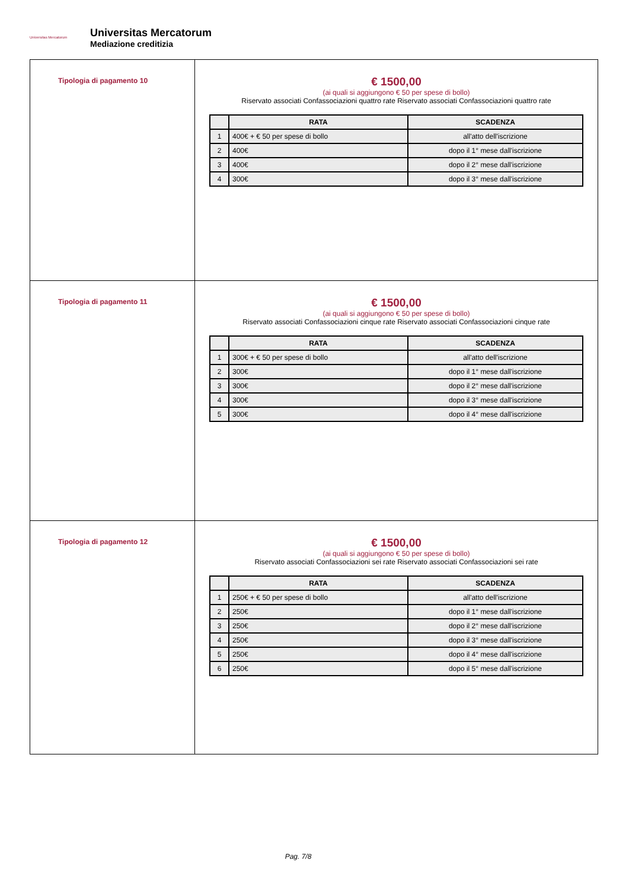Universitas Mercatorum
Universitas Mercatorum
Mediazione creditizia
| Tipologia di pagamento 10 | € 1500,00 (ai quali si aggiungono € 50 per spese di bollo) Riservato associati Confassociazioni quattro rate Riservato associati Confassociazioni quattro rate / / RATA / SCADENZA / / --- / --- / --- / / 1 / 400€ + € 50 per spese di bollo / all'atto dell'iscrizione / / 2 / 400€ / dopo il 1° mese dall'iscrizione / / 3 / 400€ / dopo il 2° mese dall'iscrizione / / 4 / 300€ / dopo il 3° mese dall'iscrizione / |
| Tipologia di pagamento 11 | € 1500,00 (ai quali si aggiungono € 50 per spese di bollo) Riservato associati Confassociazioni cinque rate Riservato associati Confassociazioni cinque rate / / RATA / SCADENZA / / --- / --- / --- / / 1 / 300€ + € 50 per spese di bollo / all'atto dell'iscrizione / / 2 / 300€ / dopo il 1° mese dall'iscrizione / / 3 / 300€ / dopo il 2° mese dall'iscrizione / / 4 / 300€ / dopo il 3° mese dall'iscrizione / / 5 / 300€ / dopo il 4° mese dall'iscrizione / |
| Tipologia di pagamento 12 | € 1500,00 (ai quali si aggiungono € 50 per spese di bollo) Riservato associati Confassociazioni sei rate Riservato associati Confassociazioni sei rate / / RATA / SCADENZA / / --- / --- / --- / / 1 / 250€ + € 50 per spese di bollo / all'atto dell'iscrizione / / 2 / 250€ / dopo il 1° mese dall'iscrizione / / 3 / 250€ / dopo il 2° mese dall'iscrizione / / 4 / 250€ / dopo il 3° mese dall'iscrizione / / 5 / 250€ / dopo il 4° mese dall'iscrizione / / 6 / 250€ / dopo il 5° mese dall'iscrizione / |
Pag. 7/8